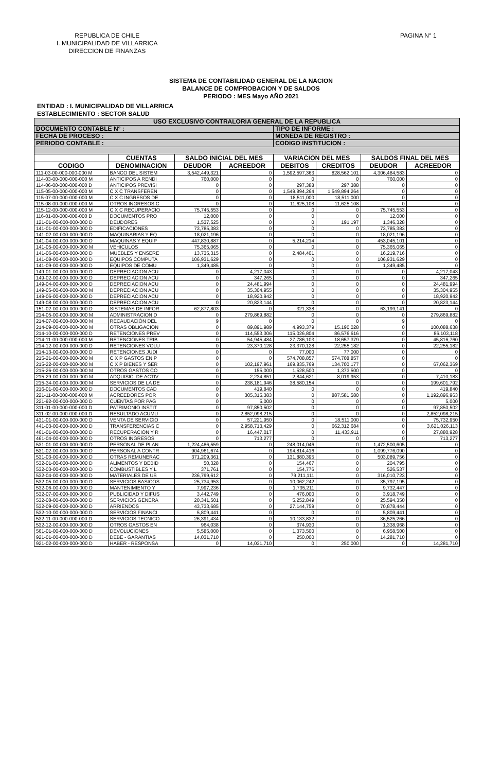REPUBLICA DE CHILE
I. MUNICIPALIDAD DE VILLARRICA
DIRECCION DE FINANZAS
PAGINA N° 1
SISTEMA DE CONTABILIDAD GENERAL DE LA NACION
BALANCE DE COMPROBACION Y DE SALDOS
PERIODO : MES Mayo AÑO 2021
ENTIDAD : I. MUNICIPALIDAD DE VILLARRICA
ESTABLECIMIENTO : SECTOR SALUD
| USO EXCLUSIVO CONTRALORIA GENERAL DE LA REPUBLICA | | | | | | | |
| DOCUMENTO CONTABLE N° : | | | | TIPO DE INFORME : | | | |
| FECHA DE PROCESO : | | | | MONEDA DE REGISTRO : | | | |
| PERIODO CONTABLE : | | | | CODIGO INSTITUCION : | | | |
| | CUENTAS | SALDO INICIAL DEL MES | | VARIACION DEL MES | | SALDOS FINAL DEL MES | |
| CODIGO | DENOMINACION | DEUDOR | ACREEDOR | DEBITOS | CREDITOS | DEUDOR | ACREEDOR |
| 111-03-00-000-000-000 M | BANCO DEL SISTEM | 3,542,449,321 | 0 | 1,592,597,363 | 828,562,101 | 4,306,484,583 | 0 |
| 114-03-00-000-000-000 M | ANTICIPOS A RENDI | 760,000 | 0 | 0 | 0 | 760,000 | 0 |
| 114-06-00-000-000-000 D | ANTICIPOS PREVISI | 0 | 0 | 297,388 | 297,388 | 0 | 0 |
| 115-05-00-000-000-000 M | C X C TRANSFEREN | 0 | 0 | 1,549,894,264 | 1,549,894,264 | 0 | 0 |
| 115-07-00-000-000-000 M | C X C INGRESOS DE | 0 | 0 | 18,511,000 | 18,511,000 | 0 | 0 |
| 115-08-00-000-000-000 M | OTROS INGRESOS C | 0 | 0 | 11,625,108 | 11,625,108 | 0 | 0 |
| 115-12-00-000-000-000 M | C X C RECUPERACIO | 75,745,553 | 0 | 0 | 0 | 75,745,553 | 0 |
| 116-01-00-000-000-000 D | DOCUMENTOS PRO | 12,000 | 0 | 0 | 0 | 12,000 | 0 |
| 121-01-00-000-000-000 D | DEUDORES | 1,537,525 | 0 | 0 | 191,197 | 1,346,328 | 0 |
| 141-01-00-000-000-000 D | EDIFICACIONES | 73,785,383 | 0 | 0 | 0 | 73,785,383 | 0 |
| 141-02-00-000-000-000 D | MAQUINARIAS Y EQ | 18,021,196 | 0 | 0 | 0 | 18,021,196 | 0 |
| 141-04-00-000-000-000 D | MAQUINAS Y EQUIP | 447,830,887 | 0 | 5,214,214 | 0 | 453,045,101 | 0 |
| 141-05-00-000-000-000 M | VEHICULOS | 75,365,065 | 0 | 0 | 0 | 75,365,065 | 0 |
| 141-06-00-000-000-000 D | MUEBLES Y ENSERE | 13,735,315 | 0 | 2,484,401 | 0 | 16,219,716 | 0 |
| 141-08-00-000-000-000 D | EQUIPOS COMPUTA | 106,931,629 | 0 | 0 | 0 | 106,931,629 | 0 |
| 141-09-00-000-000-000 D | EQUIPOS DE COMU | 1,349,485 | 0 | 0 | 0 | 1,349,485 | 0 |
| 149-01-00-000-000-000 D | DEPRECIACION ACU | 0 | 4,217,043 | 0 | 0 | 0 | 4,217,043 |
| 149-02-00-000-000-000 D | DEPRECIACION ACU | 0 | 347,265 | 0 | 0 | 0 | 347,265 |
| 149-04-00-000-000-000 D | DEPRECIACION ACU | 0 | 24,481,994 | 0 | 0 | 0 | 24,481,994 |
| 149-05-00-000-000-000 M | DEPRECIACION ACU | 0 | 35,304,955 | 0 | 0 | 0 | 35,304,955 |
| 149-06-00-000-000-000 D | DEPRECIACION ACU | 0 | 18,920,942 | 0 | 0 | 0 | 18,920,942 |
| 149-08-00-000-000-000 D | DEPRECIACION ACU | 0 | 20,823,144 | 0 | 0 | 0 | 20,823,144 |
| 151-02-00-000-000-000 D | SISTEMAS DE INFOR | 62,877,803 | 0 | 321,338 | 0 | 63,199,141 | 0 |
| 214-05-00-000-000-000 M | ADMINISTRACION D | 0 | 279,869,882 | 0 | 0 | 0 | 279,869,882 |
| 214-07-00-000-000-000 M | RECAUDACIÓN DEL | 9 | 0 | 0 | 0 | 9 | 0 |
| 214-09-00-000-000-000 M | OTRAS OBLIGACION | 0 | 89,891,989 | 4,993,379 | 15,190,028 | 0 | 100,088,638 |
| 214-10-00-000-000-000 D | RETENCIONES PREV | 0 | 114,553,306 | 115,026,804 | 86,576,616 | 0 | 86,103,118 |
| 214-11-00-000-000-000 M | RETENCIONES TRIB | 0 | 54,945,484 | 27,786,103 | 18,657,379 | 0 | 45,816,760 |
| 214-12-00-000-000-000 D | RETENCIONES VOLU | 0 | 23,370,128 | 23,370,128 | 22,255,182 | 0 | 22,255,182 |
| 214-13-00-000-000-000 D | RETENCIONES JUDI | 0 | 0 | 77,000 | 77,000 | 0 | 0 |
| 215-21-00-000-000-000 M | C X P GASTOS EN P | 0 | 0 | 574,708,857 | 574,708,857 | 0 | 0 |
| 215-22-00-000-000-000 M | C X P BIENES Y SER | 0 | 102,197,961 | 169,835,769 | 134,700,177 | 0 | 67,062,369 |
| 215-26-00-000-000-000 M | OTROS GASTOS CO | 0 | 155,000 | 1,528,500 | 1,373,500 | 0 | 0 |
| 215-29-00-000-000-000 M | ADQUISIC. DE ACTIV | 0 | 2,234,851 | 2,844,621 | 8,019,953 | 0 | 7,410,183 |
| 215-34-00-000-000-000 M | SERVICIOS DE LA DE | 0 | 238,181,946 | 38,580,154 | 0 | 0 | 199,601,792 |
| 216-01-00-000-000-000 D | DOCUMENTOS CAD | 0 | 419,840 | 0 | 0 | 0 | 419,840 |
| 221-11-00-000-000-000 M | ACREEDORES POR | 0 | 305,315,383 | 0 | 887,581,580 | 0 | 1,192,896,963 |
| 221-92-00-000-000-000 D | CUENTAS POR PAG | 0 | 5,000 | 0 | 0 | 0 | 5,000 |
| 311-01-00-000-000-000 D | PATRIMONIO INSTIT | 0 | 97,850,502 | 0 | 0 | 0 | 97,850,502 |
| 311-02-00-000-000-000 D | RESULTADO ACUMU | 0 | 2,852,098,215 | 0 | 0 | 0 | 2,852,098,215 |
| 431-01-00-000-000-000 D | VENTA DE SERVICIO | 0 | 57,221,950 | 0 | 18,511,000 | 0 | 75,732,950 |
| 441-03-00-000-000-000 D | TRANSFERENCIAS C | 0 | 2,958,713,429 | 0 | 662,312,684 | 0 | 3,621,026,113 |
| 461-01-00-000-000-000 D | RECUPERACION Y R | 0 | 16,447,017 | 0 | 11,433,911 | 0 | 27,880,928 |
| 461-04-00-000-000-000 D | OTROS INGRESOS | 0 | 713,277 | 0 | 0 | 0 | 713,277 |
| 531-01-00-000-000-000 D | PERSONAL DE PLAN | 1,224,486,559 | 0 | 248,014,046 | 0 | 1,472,500,605 | 0 |
| 531-02-00-000-000-000 D | PERSONAL A CONTR | 904,961,674 | 0 | 194,814,416 | 0 | 1,099,776,090 | 0 |
| 531-03-00-000-000-000 D | OTRAS REMUNERAC | 371,209,361 | 0 | 131,880,395 | 0 | 503,089,756 | 0 |
| 532-01-00-000-000-000 D | ALIMENTOS Y BEBID | 50,328 | 0 | 154,467 | 0 | 204,795 | 0 |
| 532-03-00-000-000-000 D | COMBUSTIBLES Y L | 371,761 | 0 | 154,776 | 0 | 526,537 | 0 |
| 532-04-00-000-000-000 D | MATERIALES DE US | 236,799,612 | 0 | 79,211,111 | 0 | 316,010,723 | 0 |
| 532-05-00-000-000-000 D | SERVICIOS BASICOS | 25,734,953 | 0 | 10,062,242 | 0 | 35,797,195 | 0 |
| 532-06-00-000-000-000 D | MANTENIMIENTO Y | 7,997,236 | 0 | 1,735,211 | 0 | 9,732,447 | 0 |
| 532-07-00-000-000-000 D | PUBLICIDAD Y DIFUS | 3,442,749 | 0 | 476,000 | 0 | 3,918,749 | 0 |
| 532-08-00-000-000-000 D | SERVICIOS GENERA | 20,341,501 | 0 | 5,252,849 | 0 | 25,594,350 | 0 |
| 532-09-00-000-000-000 D | ARRIENDOS | 43,733,685 | 0 | 27,144,759 | 0 | 70,878,444 | 0 |
| 532-10-00-000-000-000 D | SERVICIOS FINANCI | 5,809,441 | 0 | 0 | 0 | 5,809,441 | 0 |
| 532-11-00-000-000-000 D | SERVICIOS TECNICO | 26,391,434 | 0 | 10,133,832 | 0 | 36,525,266 | 0 |
| 532-12-00-000-000-000 D | OTROS GASTOS EN | 964,038 | 0 | 374,930 | 0 | 1,338,968 | 0 |
| 561-01-00-000-000-000 D | DEVOLUCIONES | 5,585,000 | 0 | 1,373,500 | 0 | 6,958,500 | 0 |
| 921-01-00-000-000-000 D | DEBE - GARANTIAS | 14,031,710 | 0 | 250,000 | 0 | 14,281,710 | 0 |
| 921-02-00-000-000-000 D | HABER - RESPONSA | 0 | 14,031,710 | 0 | 250,000 | 0 | 14,281,710 |